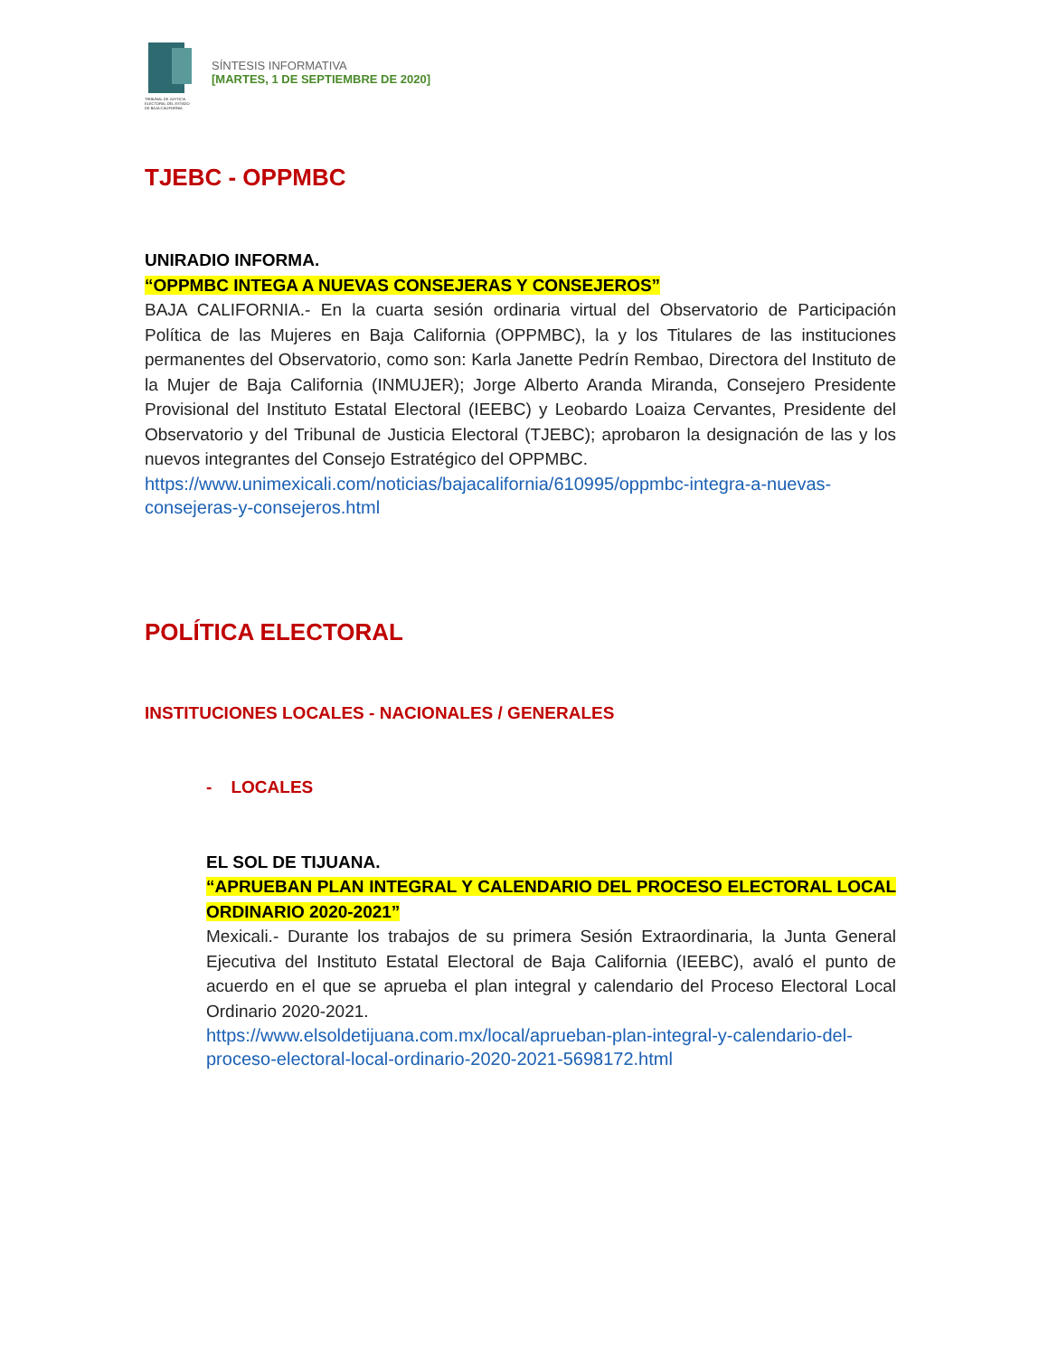TRIBUNAL DE JUSTICIA ELECTORAL DEL ESTADO DE BAJA CALIFORNIA
SÍNTESIS INFORMATIVA
[MARTES, 1 DE SEPTIEMBRE DE 2020]
TJEBC - OPPMBC
UNIRADIO INFORMA.
“OPPMBC INTEGA A NUEVAS CONSEJERAS Y CONSEJEROS”
BAJA CALIFORNIA.- En la cuarta sesión ordinaria virtual del Observatorio de Participación Política de las Mujeres en Baja California (OPPMBC), la y los Titulares de las instituciones permanentes del Observatorio, como son: Karla Janette Pedrín Rembao, Directora del Instituto de la Mujer de Baja California (INMUJER); Jorge Alberto Aranda Miranda, Consejero Presidente Provisional del Instituto Estatal Electoral (IEEBC) y Leobardo Loaiza Cervantes, Presidente del Observatorio y del Tribunal de Justicia Electoral (TJEBC); aprobaron la designación de las y los nuevos integrantes del Consejo Estratégico del OPPMBC.
https://www.unimexicali.com/noticias/bajacalifornia/610995/oppmbc-integra-a-nuevas-consejeras-y-consejeros.html
POLÍTICA ELECTORAL
INSTITUCIONES LOCALES - NACIONALES / GENERALES
- LOCALES
EL SOL DE TIJUANA.
“APRUEBAN PLAN INTEGRAL Y CALENDARIO DEL PROCESO ELECTORAL LOCAL ORDINARIO 2020-2021”
Mexicali.- Durante los trabajos de su primera Sesión Extraordinaria, la Junta General Ejecutiva del Instituto Estatal Electoral de Baja California (IEEBC), avaló el punto de acuerdo en el que se aprueba el plan integral y calendario del Proceso Electoral Local Ordinario 2020-2021.
https://www.elsoldetijuana.com.mx/local/aprueban-plan-integral-y-calendario-del-proceso-electoral-local-ordinario-2020-2021-5698172.html